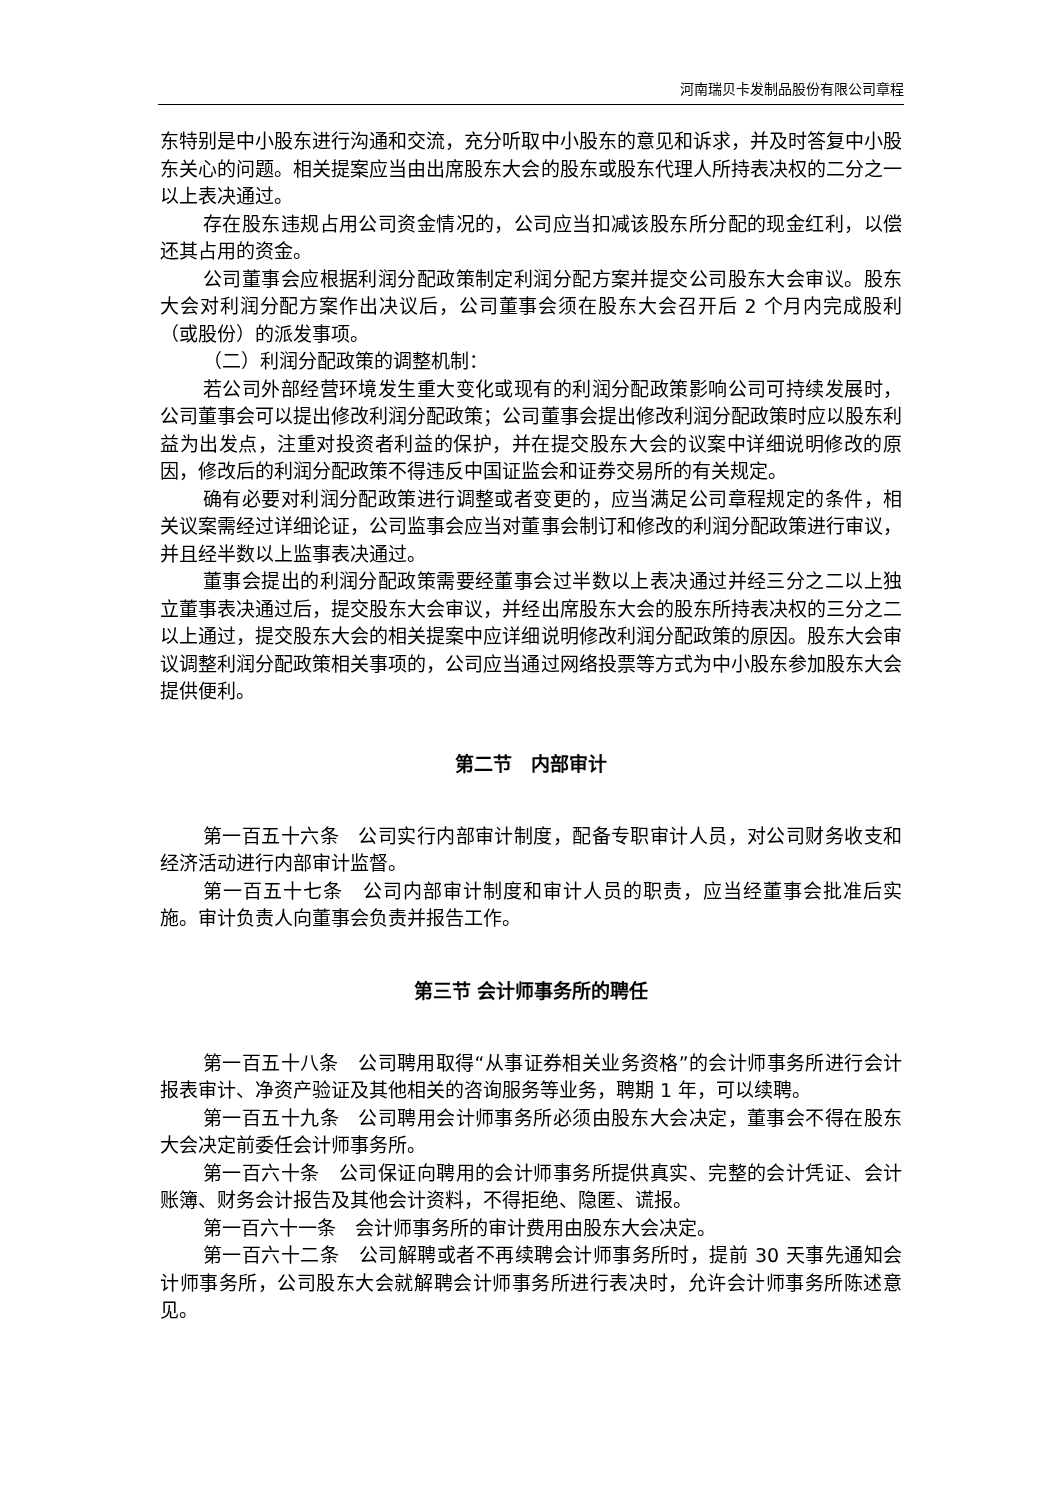河南瑞贝卡发制品股份有限公司章程
东特别是中小股东进行沟通和交流，充分听取中小股东的意见和诉求，并及时答复中小股东关心的问题。相关提案应当由出席股东大会的股东或股东代理人所持表决权的二分之一以上表决通过。
存在股东违规占用公司资金情况的，公司应当扣减该股东所分配的现金红利，以偿还其占用的资金。
公司董事会应根据利润分配政策制定利润分配方案并提交公司股东大会审议。股东大会对利润分配方案作出决议后，公司董事会须在股东大会召开后 2 个月内完成股利（或股份）的派发事项。
（二）利润分配政策的调整机制：
若公司外部经营环境发生重大变化或现有的利润分配政策影响公司可持续发展时，公司董事会可以提出修改利润分配政策；公司董事会提出修改利润分配政策时应以股东利益为出发点，注重对投资者利益的保护，并在提交股东大会的议案中详细说明修改的原因，修改后的利润分配政策不得违反中国证监会和证券交易所的有关规定。
确有必要对利润分配政策进行调整或者变更的，应当满足公司章程规定的条件，相关议案需经过详细论证，公司监事会应当对董事会制订和修改的利润分配政策进行审议，并且经半数以上监事表决通过。
董事会提出的利润分配政策需要经董事会过半数以上表决通过并经三分之二以上独立董事表决通过后，提交股东大会审议，并经出席股东大会的股东所持表决权的三分之二以上通过，提交股东大会的相关提案中应详细说明修改利润分配政策的原因。股东大会审议调整利润分配政策相关事项的，公司应当通过网络投票等方式为中小股东参加股东大会提供便利。
第二节　内部审计
第一百五十六条　公司实行内部审计制度，配备专职审计人员，对公司财务收支和经济活动进行内部审计监督。
第一百五十七条　公司内部审计制度和审计人员的职责，应当经董事会批准后实施。审计负责人向董事会负责并报告工作。
第三节 会计师事务所的聘任
第一百五十八条　公司聘用取得“从事证券相关业务资格”的会计师事务所进行会计报表审计、净资产验证及其他相关的咨询服务等业务，聘期 1 年，可以续聘。
第一百五十九条　公司聘用会计师事务所必须由股东大会决定，董事会不得在股东大会决定前委任会计师事务所。
第一百六十条　公司保证向聘用的会计师事务所提供真实、完整的会计凭证、会计账簿、财务会计报告及其他会计资料，不得拒绝、隐匿、谎报。
第一百六十一条　会计师事务所的审计费用由股东大会决定。
第一百六十二条　公司解聘或者不再续聘会计师事务所时，提前 30 天事先通知会计师事务所，公司股东大会就解聘会计师事务所进行表决时，允许会计师事务所陈述意见。